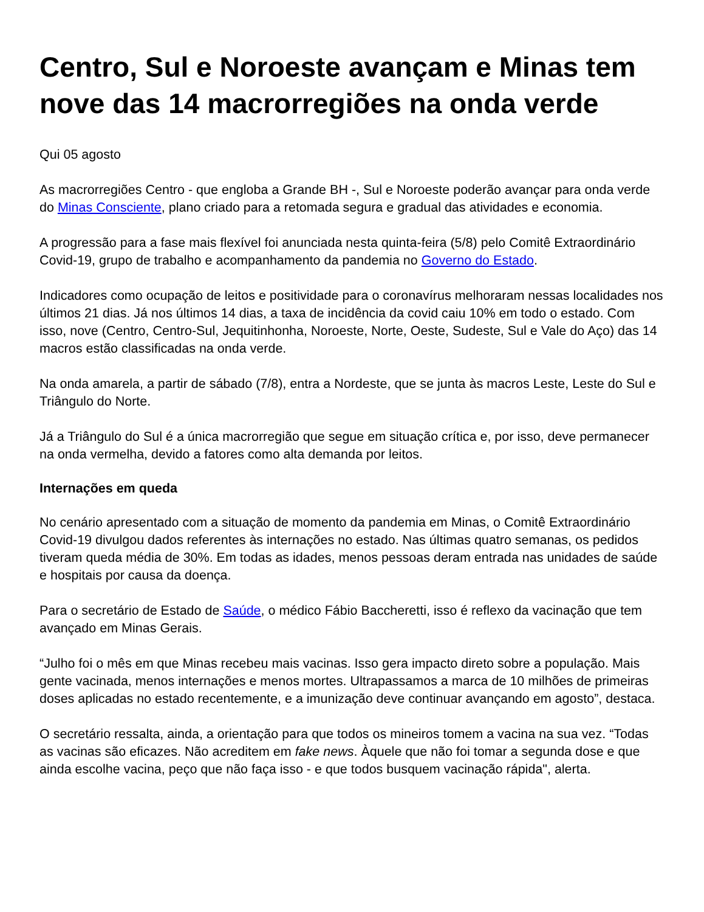Centro, Sul e Noroeste avançam e Minas tem nove das 14 macrorregiões na onda verde
Qui 05 agosto
As macrorregiões Centro - que engloba a Grande BH -, Sul e Noroeste poderão avançar para onda verde do Minas Consciente, plano criado para a retomada segura e gradual das atividades e economia.
A progressão para a fase mais flexível foi anunciada nesta quinta-feira (5/8) pelo Comitê Extraordinário Covid-19, grupo de trabalho e acompanhamento da pandemia no Governo do Estado.
Indicadores como ocupação de leitos e positividade para o coronavírus melhoraram nessas localidades nos últimos 21 dias. Já nos últimos 14 dias, a taxa de incidência da covid caiu 10% em todo o estado. Com isso, nove (Centro, Centro-Sul, Jequitinhonha, Noroeste, Norte, Oeste, Sudeste, Sul e Vale do Aço) das 14 macros estão classificadas na onda verde.
Na onda amarela, a partir de sábado (7/8), entra a Nordeste, que se junta às macros Leste, Leste do Sul e Triângulo do Norte.
Já a Triângulo do Sul é a única macrorregião que segue em situação crítica e, por isso, deve permanecer na onda vermelha, devido a fatores como alta demanda por leitos.
Internações em queda
No cenário apresentado com a situação de momento da pandemia em Minas, o Comitê Extraordinário Covid-19 divulgou dados referentes às internações no estado. Nas últimas quatro semanas, os pedidos tiveram queda média de 30%. Em todas as idades, menos pessoas deram entrada nas unidades de saúde e hospitais por causa da doença.
Para o secretário de Estado de Saúde, o médico Fábio Baccheretti, isso é reflexo da vacinação que tem avançado em Minas Gerais.
“Julho foi o mês em que Minas recebeu mais vacinas. Isso gera impacto direto sobre a população. Mais gente vacinada, menos internações e menos mortes. Ultrapassamos a marca de 10 milhões de primeiras doses aplicadas no estado recentemente, e a imunização deve continuar avançando em agosto”, destaca.
O secretário ressalta, ainda, a orientação para que todos os mineiros tomem a vacina na sua vez. “Todas as vacinas são eficazes. Não acreditem em fake news. Àquele que não foi tomar a segunda dose e que ainda escolhe vacina, peço que não faça isso - e que todos busquem vacinação rápida", alerta.